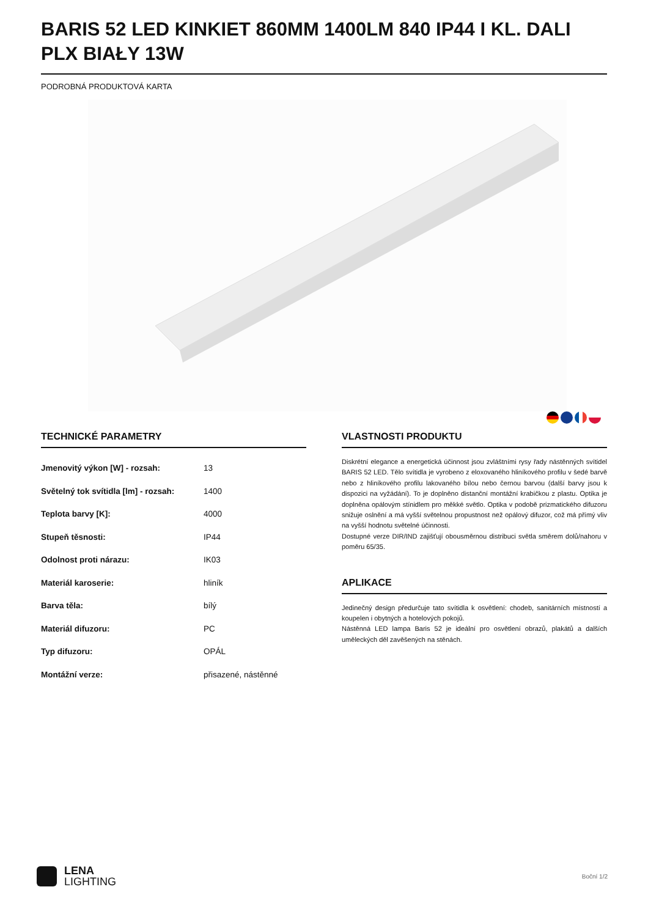BARIS 52 LED KINKIET 860MM 1400LM 840 IP44 I KL. DALI PLX BIAŁY 13W
PODROBNÁ PRODUKTOVÁ KARTA
TECHNICKÉ PARAMETRY
| Jmenovitý výkon [W] - rozsah: | 13 |
| Světelný tok svítidla [lm] - rozsah: | 1400 |
| Teplota barvy [K]: | 4000 |
| Stupeň těsnosti: | IP44 |
| Odolnost proti nárazu: | IK03 |
| Materiál karoserie: | hliník |
| Barva těla: | bílý |
| Materiál difuzoru: | PC |
| Typ difuzoru: | OPÁL |
| Montážní verze: | přisazené, nástěnné |
VLASTNOSTI PRODUKTU
Diskrétní elegance a energetická účinnost jsou zvláštními rysy řady nástěnných svítidel BARIS 52 LED. Tělo svítidla je vyrobeno z eloxovaného hliníkového profilu v šedé barvě nebo z hliníkového profilu lakovaného bílou nebo černou barvou (další barvy jsou k dispozici na vyžádání). To je doplněno distanční montážní krabičkou z plastu. Optika je doplněna opálovým stínidlem pro měkké světlo. Optika v podobě prizmatického difuzoru snižuje oslnění a má vyšší světelnou propustnost než opálový difuzor, což má přímý vliv na vyšší hodnotu světelné účinnosti.
Dostupné verze DIR/IND zajišťují obousměrnou distribuci světla směrem dolů/nahoru v poměru 65/35.
APLIKACE
Jedinečný design předurčuje tato svítidla k osvětlení: chodeb, sanitárních místností a koupelen i obytných a hotelových pokojů.
Nástěnná LED lampa Baris 52 je ideální pro osvětlení obrazů, plakátů a dalších uměleckých děl zavěšených na stěnách.
LENA
LIGHTING
Boční 1/2